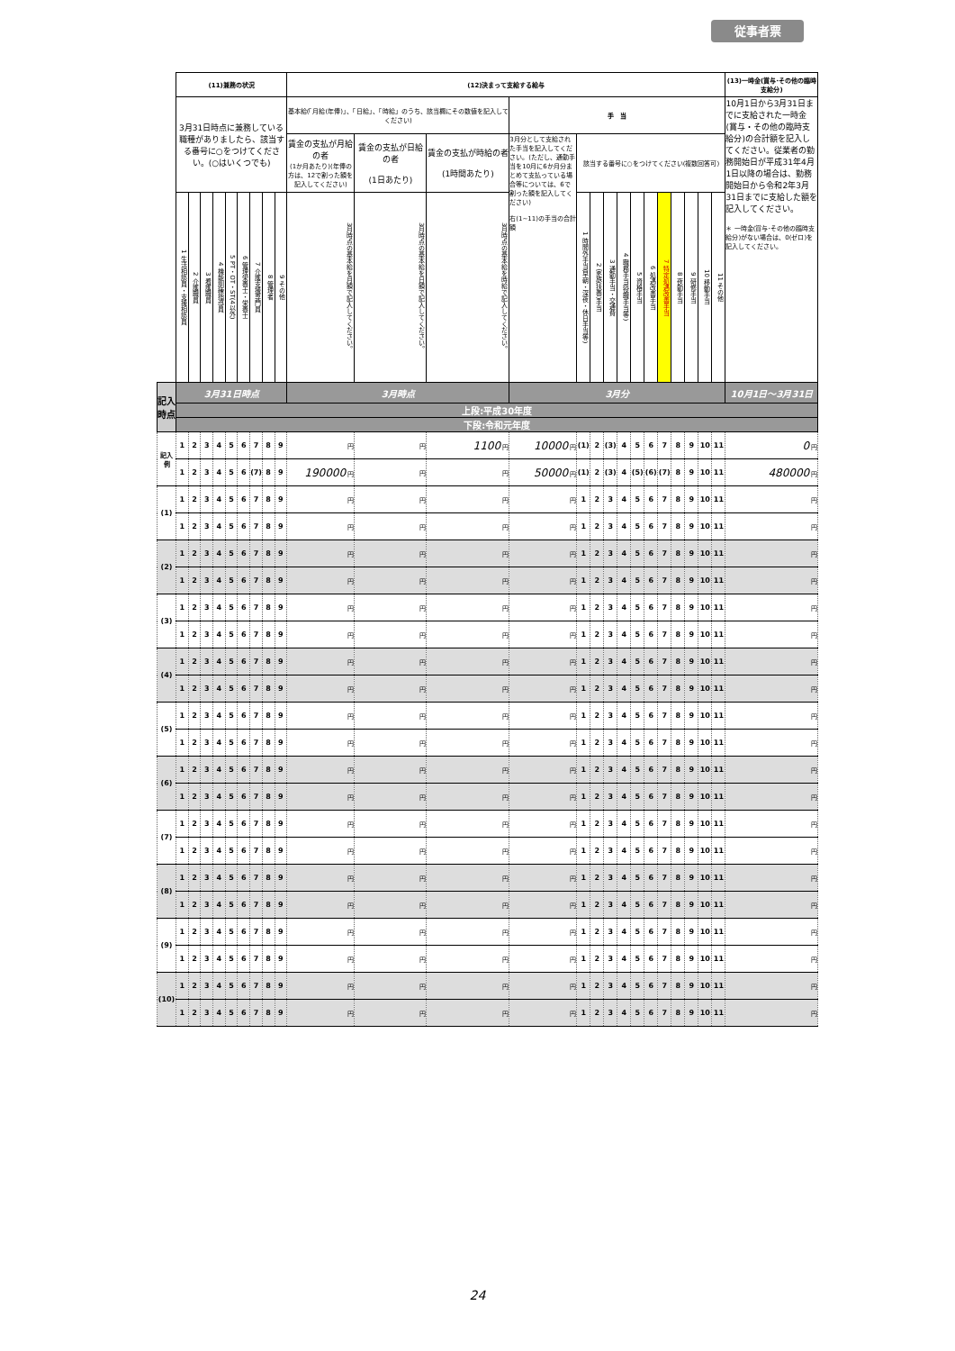従事者票
| | (11)兼務の状況 | | | | | | | | | (12)決まって支給する給与 | | | | | | | | | | | | | | | (13)一時金(賞与･その他の臨時支給分) |
| | 3月31日時点に兼務している職種がありましたら、該当する番号に○をつけてください。(○はいくつでも) | | | | | | | | | 基本給(「月給(年俸)」、「日給」、「時給」のうち、該当欄にその数値を記入してください) | | | 手 当 | | | | | | | | | | | | 10月1日から3月31日までに支給された一時金(賞与・その他の臨時支給分)の合計額を記入してください。従業者の勤務開始日が平成31年4月1日以降の場合は、勤務開始日から令和2年3月31日までに支給した額を記入してください。 ＊ 一時金(賞与･その他の臨時支給分)がない場合は、0(ゼロ)を記入してください。 |
| | | | | | | | | | | 賃金の支払が月給の者 (1か月あたり)(年俸の方は、12で割った額を記入してください) | 賃金の支払が日給の者 (1日あたり) | 賃金の支払が時給の者 (1時間あたり) | 3月分として支給された手当を記入してください。(ただし、通勤手当を10月に6か月分まとめて支払っている場合等については、6で割った額を記入してください) 右(1~11)の手当の合計額 | 該当する番号に○をつけてください(複数回答可) | | | | | | | | | | | |
| | 1 生活相談員・支援相談員 | 2 介護職員 | 3 看護職員 | 4 機能訓練指導員 | 5 PT・OT・ST(4以外) | 6 管理栄養士・栄養士 | 7 介護支援専門員 | 8 管理者 | 9 その他 | 3月時点の基本給を月額で記入してください。 | 3月時点の基本給を日額で記入してください。 | 3月時点の基本給を時給で記入してください。 | | 1 時間外手当(早朝・深夜・休日手当等) | 2 家族(扶養)手当 | 3 通勤手当・交通費 | 4 職務手当(役職手当等) | 5 資格手当 | 6 処遇改善手当 | 7 特定処遇改善手当 | 8 夜勤手当 | 9 研修手当 | 10 移動手当 | 11 その他 | |
| 記入時点 | 3月31日時点 | | | | | | | | | 3月時点 | | | 3月分 | | | | | | | | | | | | 10月1日～3月31日 |
| | 上段:平成30年度 | | | | | | | | | | | | | | | | | | | | | | | | |
| | 下段:令和元年度 | | | | | | | | | | | | | | | | | | | | | | | | |
| 記入例 | 1 | 2 | 3 | 4 | 5 | 6 | 7 | 8 | 9 | 円 | 円 | 1100 円 | 10000 円 | (1) | 2 | (3) | 4 | 5 | 6 | 7 | 8 | 9 | 10 | 11 | 0 円 |
| | 1 | 2 | 3 | 4 | 5 | 6 | (7) | 8 | 9 | 190000 円 | 円 | 円 | 50000 円 | (1) | 2 | (3) | 4 | (5) | (6) | (7) | 8 | 9 | 10 | 11 | 480000 円 |
| (1) | 1 | 2 | 3 | 4 | 5 | 6 | 7 | 8 | 9 | 円 | 円 | 円 | 円 | 1 | 2 | 3 | 4 | 5 | 6 | 7 | 8 | 9 | 10 | 11 | 円 |
| | 1 | 2 | 3 | 4 | 5 | 6 | 7 | 8 | 9 | 円 | 円 | 円 | 円 | 1 | 2 | 3 | 4 | 5 | 6 | 7 | 8 | 9 | 10 | 11 | 円 |
| (2) | 1 | 2 | 3 | 4 | 5 | 6 | 7 | 8 | 9 | 円 | 円 | 円 | 円 | 1 | 2 | 3 | 4 | 5 | 6 | 7 | 8 | 9 | 10 | 11 | 円 |
| | 1 | 2 | 3 | 4 | 5 | 6 | 7 | 8 | 9 | 円 | 円 | 円 | 円 | 1 | 2 | 3 | 4 | 5 | 6 | 7 | 8 | 9 | 10 | 11 | 円 |
| (3) | 1 | 2 | 3 | 4 | 5 | 6 | 7 | 8 | 9 | 円 | 円 | 円 | 円 | 1 | 2 | 3 | 4 | 5 | 6 | 7 | 8 | 9 | 10 | 11 | 円 |
| | 1 | 2 | 3 | 4 | 5 | 6 | 7 | 8 | 9 | 円 | 円 | 円 | 円 | 1 | 2 | 3 | 4 | 5 | 6 | 7 | 8 | 9 | 10 | 11 | 円 |
| (4) | 1 | 2 | 3 | 4 | 5 | 6 | 7 | 8 | 9 | 円 | 円 | 円 | 円 | 1 | 2 | 3 | 4 | 5 | 6 | 7 | 8 | 9 | 10 | 11 | 円 |
| | 1 | 2 | 3 | 4 | 5 | 6 | 7 | 8 | 9 | 円 | 円 | 円 | 円 | 1 | 2 | 3 | 4 | 5 | 6 | 7 | 8 | 9 | 10 | 11 | 円 |
| (5) | 1 | 2 | 3 | 4 | 5 | 6 | 7 | 8 | 9 | 円 | 円 | 円 | 円 | 1 | 2 | 3 | 4 | 5 | 6 | 7 | 8 | 9 | 10 | 11 | 円 |
| | 1 | 2 | 3 | 4 | 5 | 6 | 7 | 8 | 9 | 円 | 円 | 円 | 円 | 1 | 2 | 3 | 4 | 5 | 6 | 7 | 8 | 9 | 10 | 11 | 円 |
| (6) | 1 | 2 | 3 | 4 | 5 | 6 | 7 | 8 | 9 | 円 | 円 | 円 | 円 | 1 | 2 | 3 | 4 | 5 | 6 | 7 | 8 | 9 | 10 | 11 | 円 |
| | 1 | 2 | 3 | 4 | 5 | 6 | 7 | 8 | 9 | 円 | 円 | 円 | 円 | 1 | 2 | 3 | 4 | 5 | 6 | 7 | 8 | 9 | 10 | 11 | 円 |
| (7) | 1 | 2 | 3 | 4 | 5 | 6 | 7 | 8 | 9 | 円 | 円 | 円 | 円 | 1 | 2 | 3 | 4 | 5 | 6 | 7 | 8 | 9 | 10 | 11 | 円 |
| | 1 | 2 | 3 | 4 | 5 | 6 | 7 | 8 | 9 | 円 | 円 | 円 | 円 | 1 | 2 | 3 | 4 | 5 | 6 | 7 | 8 | 9 | 10 | 11 | 円 |
| (8) | 1 | 2 | 3 | 4 | 5 | 6 | 7 | 8 | 9 | 円 | 円 | 円 | 円 | 1 | 2 | 3 | 4 | 5 | 6 | 7 | 8 | 9 | 10 | 11 | 円 |
| | 1 | 2 | 3 | 4 | 5 | 6 | 7 | 8 | 9 | 円 | 円 | 円 | 円 | 1 | 2 | 3 | 4 | 5 | 6 | 7 | 8 | 9 | 10 | 11 | 円 |
| (9) | 1 | 2 | 3 | 4 | 5 | 6 | 7 | 8 | 9 | 円 | 円 | 円 | 円 | 1 | 2 | 3 | 4 | 5 | 6 | 7 | 8 | 9 | 10 | 11 | 円 |
| | 1 | 2 | 3 | 4 | 5 | 6 | 7 | 8 | 9 | 円 | 円 | 円 | 円 | 1 | 2 | 3 | 4 | 5 | 6 | 7 | 8 | 9 | 10 | 11 | 円 |
| (10) | 1 | 2 | 3 | 4 | 5 | 6 | 7 | 8 | 9 | 円 | 円 | 円 | 円 | 1 | 2 | 3 | 4 | 5 | 6 | 7 | 8 | 9 | 10 | 11 | 円 |
| | 1 | 2 | 3 | 4 | 5 | 6 | 7 | 8 | 9 | 円 | 円 | 円 | 円 | 1 | 2 | 3 | 4 | 5 | 6 | 7 | 8 | 9 | 10 | 11 | 円 |
24